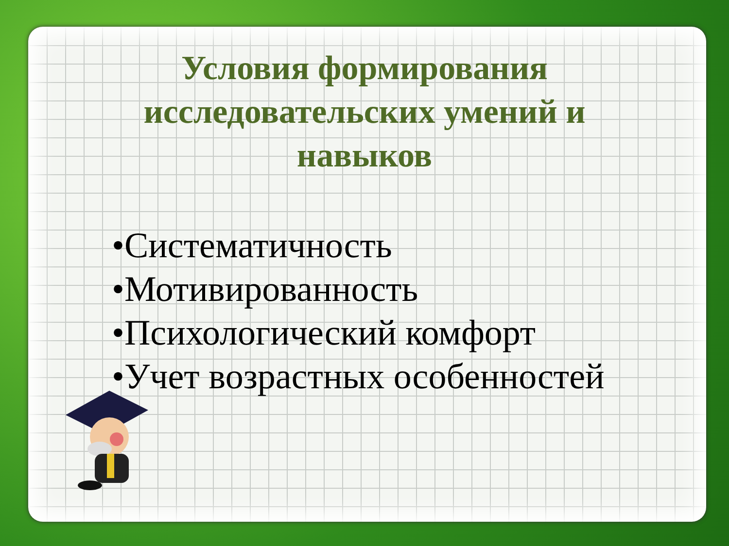Условия формирования исследовательских умений и навыков
•Систематичность
•Мотивированность
•Психологический комфорт
•Учет возрастных особенностей